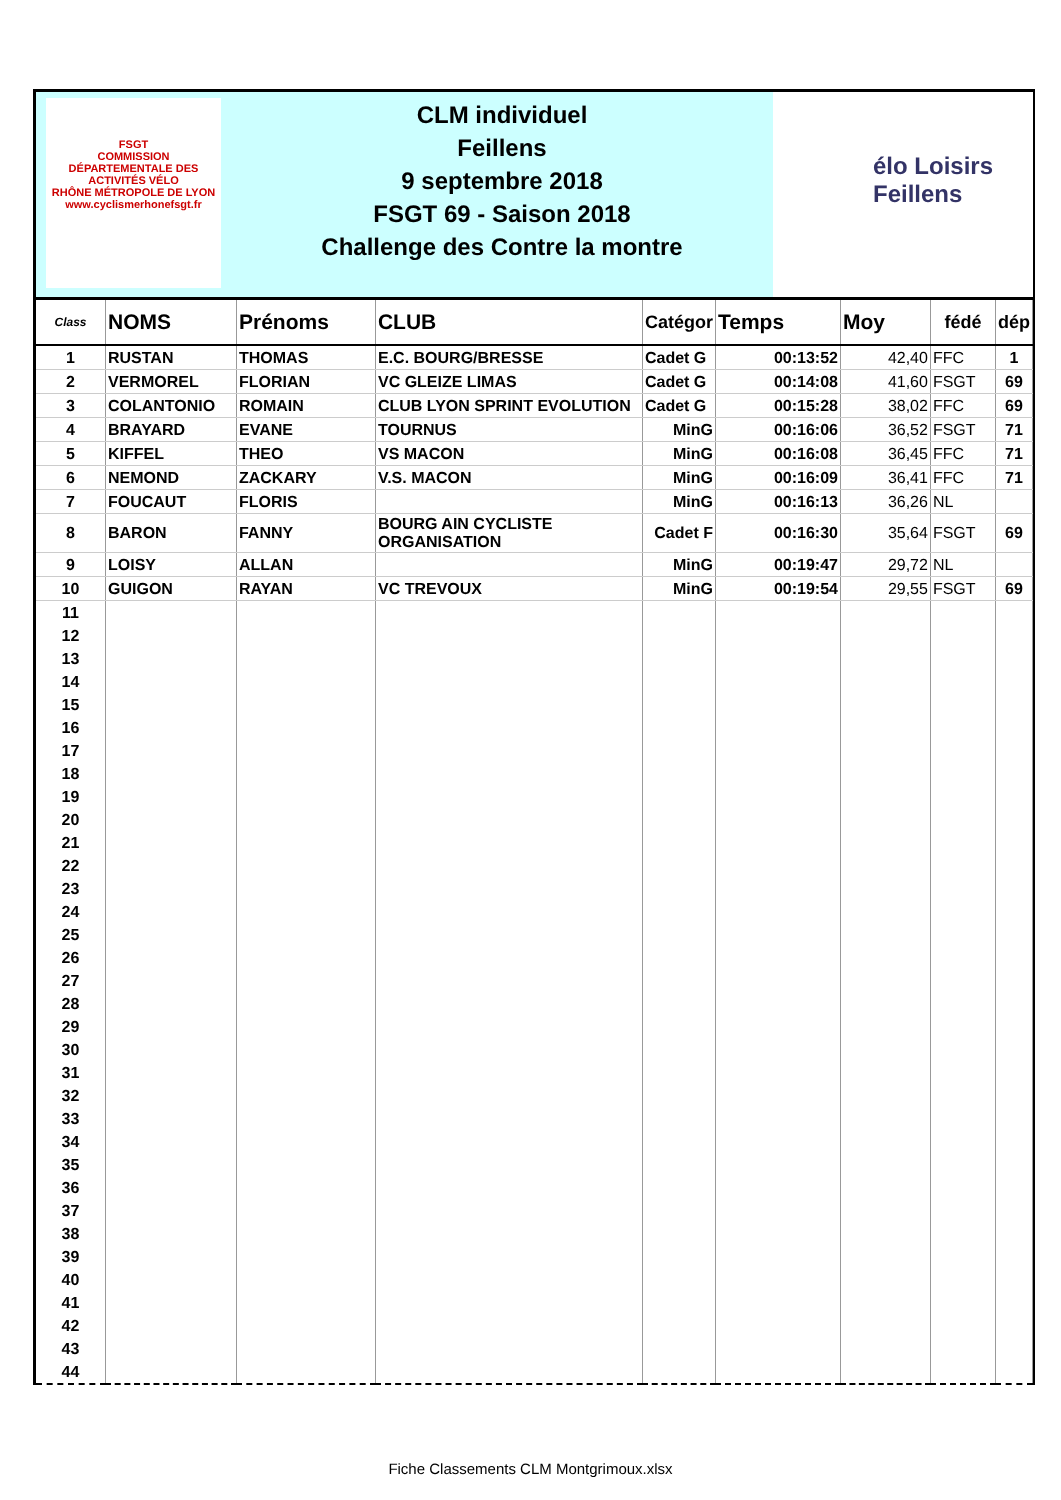FSGT
COMMISSION DÉPARTEMENTALE DES ACTIVITÉS VÉLO
RHÔNE MÉTROPOLE DE LYON
www.cyclismerhonefsgt.fr
CLM individuel
Feillens
9 septembre 2018
FSGT 69 - Saison 2018
Challenge des Contre la montre
élo Loisirs
Feillens
| Class | NOMS | Prénoms | CLUB | Catégor | Temps | Moy | fédé | dép |
| --- | --- | --- | --- | --- | --- | --- | --- | --- |
| 1 | RUSTAN | THOMAS | E.C. BOURG/BRESSE | Cadet G | 00:13:52 | 42,40 | FFC | 1 |
| 2 | VERMOREL | FLORIAN | VC GLEIZE LIMAS | Cadet G | 00:14:08 | 41,60 | FSGT | 69 |
| 3 | COLANTONIO | ROMAIN | CLUB LYON SPRINT EVOLUTION | Cadet G | 00:15:28 | 38,02 | FFC | 69 |
| 4 | BRAYARD | EVANE | TOURNUS | MinG | 00:16:06 | 36,52 | FSGT | 71 |
| 5 | KIFFEL | THEO | VS MACON | MinG | 00:16:08 | 36,45 | FFC | 71 |
| 6 | NEMOND | ZACKARY | V.S. MACON | MinG | 00:16:09 | 36,41 | FFC | 71 |
| 7 | FOUCAUT | FLORIS | | MinG | 00:16:13 | 36,26 | NL | |
| 8 | BARON | FANNY | BOURG AIN CYCLISTE ORGANISATION | Cadet F | 00:16:30 | 35,64 | FSGT | 69 |
| 9 | LOISY | ALLAN | | MinG | 00:19:47 | 29,72 | NL | |
| 10 | GUIGON | RAYAN | VC TREVOUX | MinG | 00:19:54 | 29,55 | FSGT | 69 |
| 11 | | | | | | | | |
| 12 | | | | | | | | |
| 13 | | | | | | | | |
| 14 | | | | | | | | |
| 15 | | | | | | | | |
| 16 | | | | | | | | |
| 17 | | | | | | | | |
| 18 | | | | | | | | |
| 19 | | | | | | | | |
| 20 | | | | | | | | |
| 21 | | | | | | | | |
| 22 | | | | | | | | |
| 23 | | | | | | | | |
| 24 | | | | | | | | |
| 25 | | | | | | | | |
| 26 | | | | | | | | |
| 27 | | | | | | | | |
| 28 | | | | | | | | |
| 29 | | | | | | | | |
| 30 | | | | | | | | |
| 31 | | | | | | | | |
| 32 | | | | | | | | |
| 33 | | | | | | | | |
| 34 | | | | | | | | |
| 35 | | | | | | | | |
| 36 | | | | | | | | |
| 37 | | | | | | | | |
| 38 | | | | | | | | |
| 39 | | | | | | | | |
| 40 | | | | | | | | |
| 41 | | | | | | | | |
| 42 | | | | | | | | |
| 43 | | | | | | | | |
| 44 | | | | | | | | |
Fiche Classements CLM Montgrimoux.xlsx